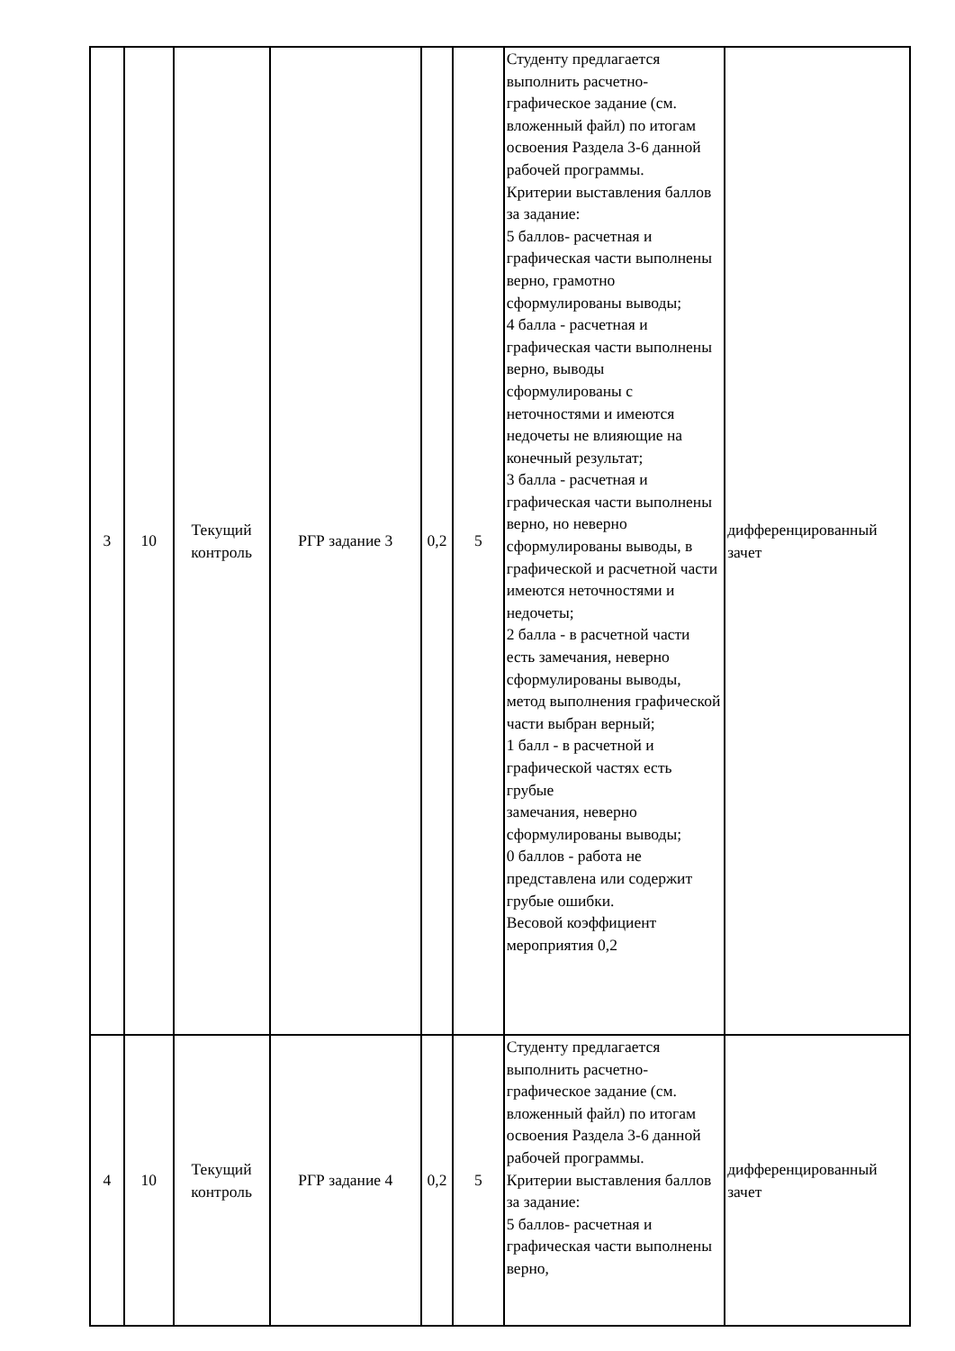| 3 | 10 | Текущий контроль | РГР задание 3 | 0,2 | 5 | Студенту предлагается выполнить расчетно-графическое задание (см. вложенный файл) по итогам освоения Раздела 3-6 данной рабочей программы. Критерии выставления баллов за задание: 5 баллов- расчетная и графическая части выполнены верно, грамотно сформулированы выводы; 4 балла - расчетная и графическая части выполнены верно, выводы сформулированы с неточностями и имеются недочеты не влияющие на конечный результат; 3 балла - расчетная и графическая части выполнены верно, но неверно сформулированы выводы, в графической и расчетной части имеются неточностями и недочеты; 2 балла - в расчетной части есть замечания, неверно сформулированы выводы, метод выполнения графической части выбран верный; 1 балл - в расчетной и графической частях есть грубые замечания, неверно сформулированы выводы; 0 баллов - работа не представлена или содержит грубые ошибки. Весовой коэффициент мероприятия 0,2 | дифференцированный зачет |
| 4 | 10 | Текущий контроль | РГР задание 4 | 0,2 | 5 | Студенту предлагается выполнить расчетно-графическое задание (см. вложенный файл) по итогам освоения Раздела 3-6 данной рабочей программы. Критерии выставления баллов за задание: 5 баллов- расчетная и графическая части выполнены верно, | дифференцированный зачет |